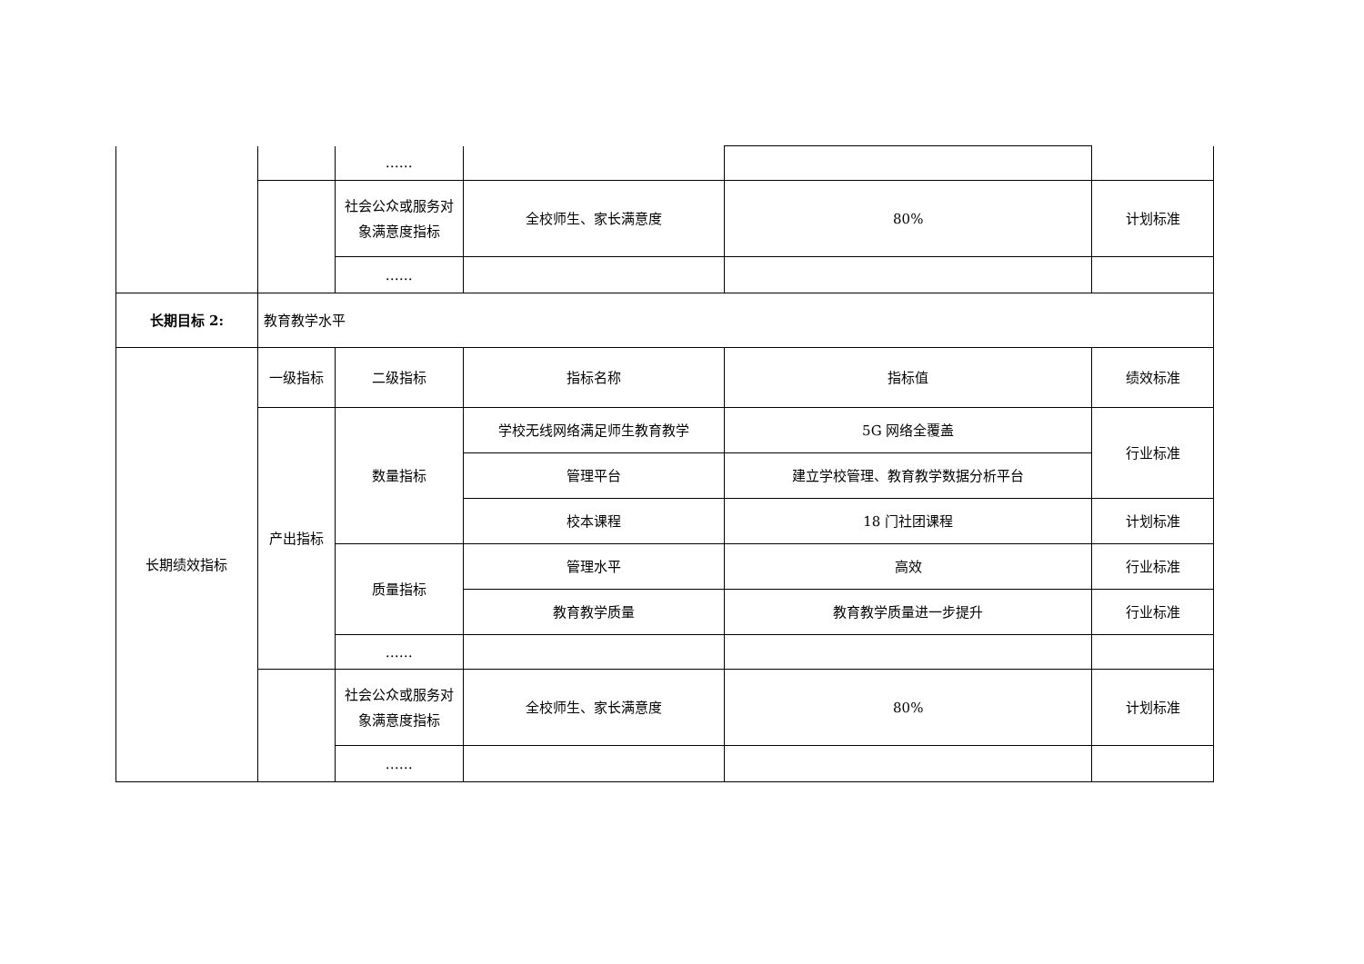| | | …… | | | |
| | | 社会公众或服务对象满意度指标 | 全校师生、家长满意度 | 80% | 计划标准 |
| | | …… | | | |
| 长期目标 2: | 教育教学水平 | | | | |
| 长期绩效指标 | 一级指标 | 二级指标 | 指标名称 | 指标值 | 绩效标准 |
| | 产出指标 | 数量指标 | 学校无线网络满足师生教育教学 | 5G 网络全覆盖 | 行业标准 |
| | | | 管理平台 | 建立学校管理、教育教学数据分析平台 | |
| | | | 校本课程 | 18 门社团课程 | 计划标准 |
| | | 质量指标 | 管理水平 | 高效 | 行业标准 |
| | | | 教育教学质量 | 教育教学质量进一步提升 | 行业标准 |
| | | …… | | | |
| | | 社会公众或服务对象满意度指标 | 全校师生、家长满意度 | 80% | 计划标准 |
| | | …… | | | |